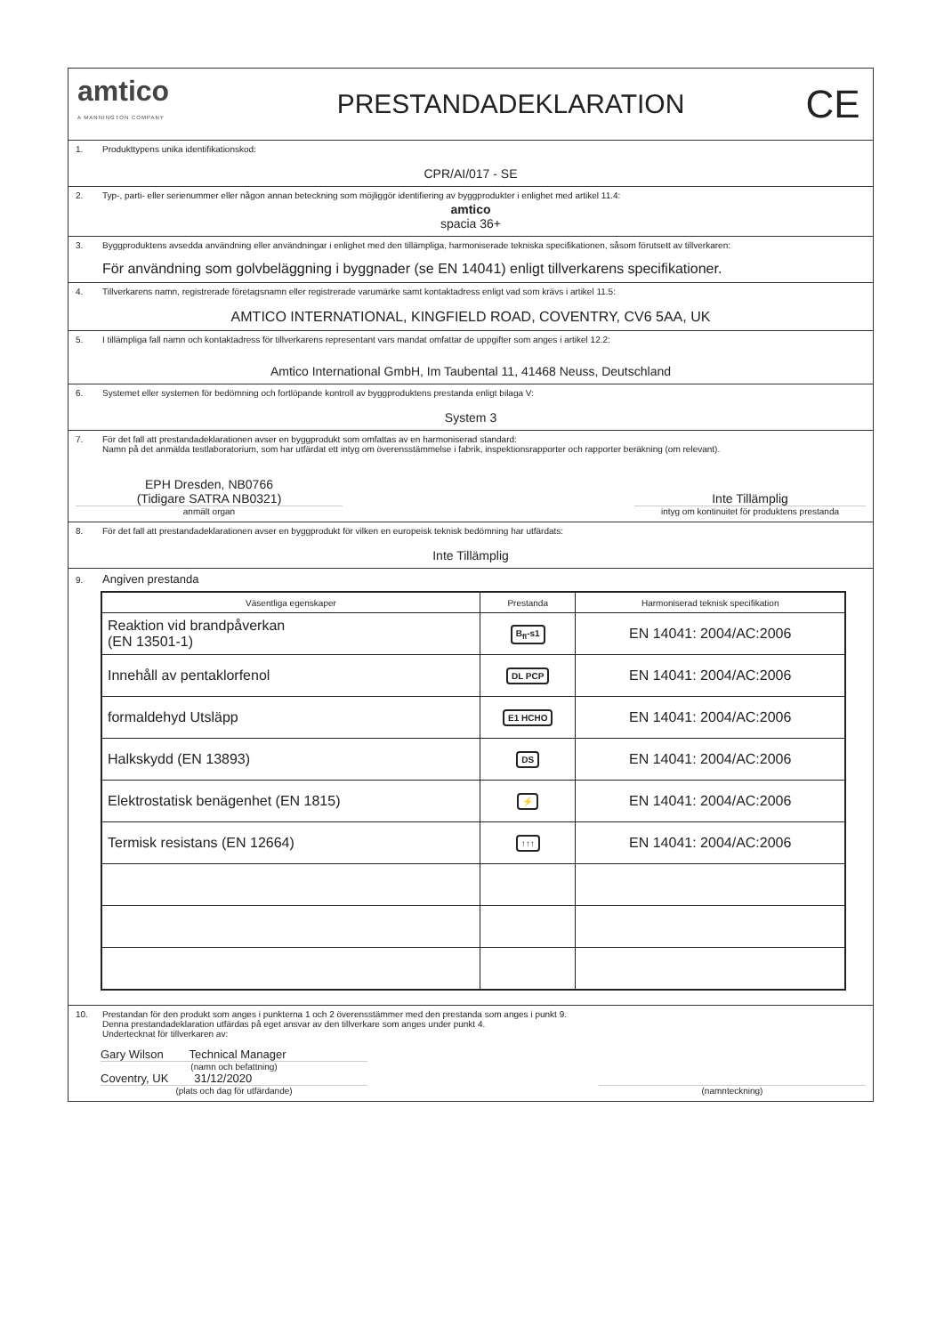amtico
A MANNINGTON COMPANY
PRESTANDADEKLARATION
CE
1. Produkttypens unika identifikationskod:
CPR/AI/017 - SE
2. Typ-, parti- eller serienummer eller någon annan beteckning som möjliggör identifiering av byggprodukter i enlighet med artikel 11.4:
amtico
spacia 36+
3. Byggproduktens avsedda användning eller användningar i enlighet med den tillämpliga, harmoniserade tekniska specifikationen, såsom förutsett av tillverkaren:
För användning som golvbeläggning i byggnader (se EN 14041) enligt tillverkarens specifikationer.
4. Tillverkarens namn, registrerade företagsnamn eller registrerade varumärke samt kontaktadress enligt vad som krävs i artikel 11.5:
AMTICO INTERNATIONAL, KINGFIELD ROAD, COVENTRY, CV6 5AA, UK
5. I tillämpliga fall namn och kontaktadress för tillverkarens representant vars mandat omfattar de uppgifter som anges i artikel 12.2:
Amtico International GmbH, Im Taubental 11, 41468 Neuss, Deutschland
6. Systemet eller systemen för bedömning och fortlöpande kontroll av byggproduktens prestanda enligt bilaga V:
System 3
7. För det fall att prestandadeklarationen avser en byggprodukt som omfattas av en harmoniserad standard:
Namn på det anmälda testlaboratorium, som har utfärdat ett intyg om överensstämmelse i fabrik, inspektionsrapporter och rapporter beräkning (om relevant).
EPH Dresden, NB0766
(Tidigare SATRA NB0321)
anmält organ
Inte Tillämplig
intyg om kontinuitet för produktens prestanda
8. För det fall att prestandadeklarationen avser en byggprodukt för vilken en europeisk teknisk bedömning har utfärdats:
Inte Tillämplig
9. Angiven prestanda
| Väsentliga egenskaper | Prestanda | Harmoniserad teknisk specifikation |
| --- | --- | --- |
| Reaktion vid brandpåverkan (EN 13501-1) | B<sub>fl</sub>-s1 | EN 14041: 2004/AC:2006 |
| Innehåll av pentaklorfenol | DL PCP | EN 14041: 2004/AC:2006 |
| formaldehyd Utsläpp | E1 HCHO | EN 14041: 2004/AC:2006 |
| Halkskydd (EN 13893) | DS | EN 14041: 2004/AC:2006 |
| Elektrostatisk benägenhet (EN 1815) | ⚡ | EN 14041: 2004/AC:2006 |
| Termisk resistans (EN 12664) | ↑↑↑ | EN 14041: 2004/AC:2006 |
10. Prestandan för den produkt som anges i punkterna 1 och 2 överensstämmer med den prestanda som anges i punkt 9.
Denna prestandadeklaration utfärdas på eget ansvar av den tillverkare som anges under punkt 4.
Undertecknat för tillverkaren av:
Gary Wilson Technical Manager
(namn och befattning)
Coventry, UK 31/12/2020
(plats och dag för utfärdande)
(namnteckning)